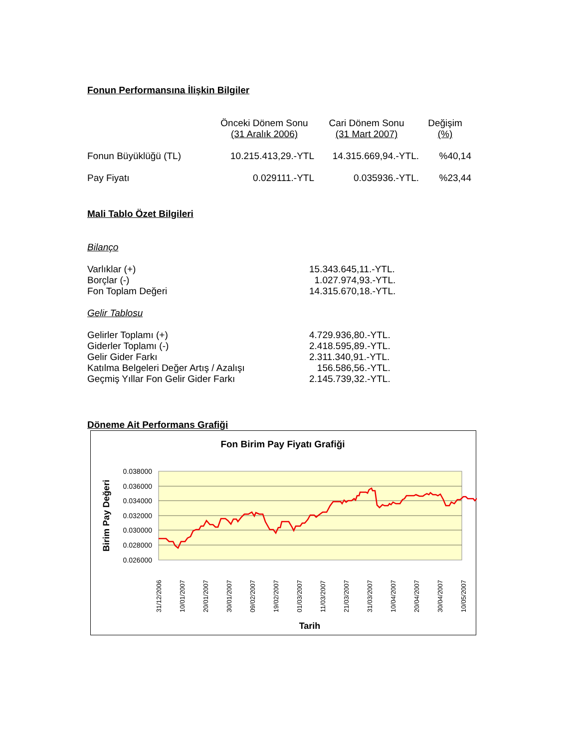Fonun Performansına İlişkin Bilgiler
| | Önceki Dönem Sonu (31 Aralık 2006) | Cari Dönem Sonu (31 Mart 2007) | Değişim (%) |
| Fonun Büyüklüğü (TL) | 10.215.413,29.-YTL | 14.315.669,94.-YTL. | %40,14 |
| Pay Fiyatı | 0.029111.-YTL | 0.035936.-YTL. | %23,44 |
Mali Tablo Özet Bilgileri
Bilanço
| Varlıklar (+) | 15.343.645,11.-YTL. |
| Borçlar (-) | 1.027.974,93.-YTL. |
| Fon Toplam Değeri | 14.315.670,18.-YTL. |
Gelir Tablosu
| Gelirler Toplamı (+) | 4.729.936,80.-YTL. |
| Giderler Toplamı (-) | 2.418.595,89.-YTL. |
| Gelir Gider Farkı | 2.311.340,91.-YTL. |
| Katılma Belgeleri Değer Artış / Azalışı | 156.586,56.-YTL. |
| Geçmiş Yıllar Fon Gelir Gider Farkı | 2.145.739,32.-YTL. |
Döneme Ait Performans Grafiği
Fon Birim Pay Fiyatı Grafiği
0.038000
0.036000
0.034000
0.032000
0.030000
0.028000
0.026000
Birim Pay Değeri
31/12/2006
10/01/2007
20/01/2007
30/01/2007
09/02/2007
19/02/2007
01/03/2007
11/03/2007
21/03/2007
31/03/2007
10/04/2007
20/04/2007
30/04/2007
10/05/2007
Tarih